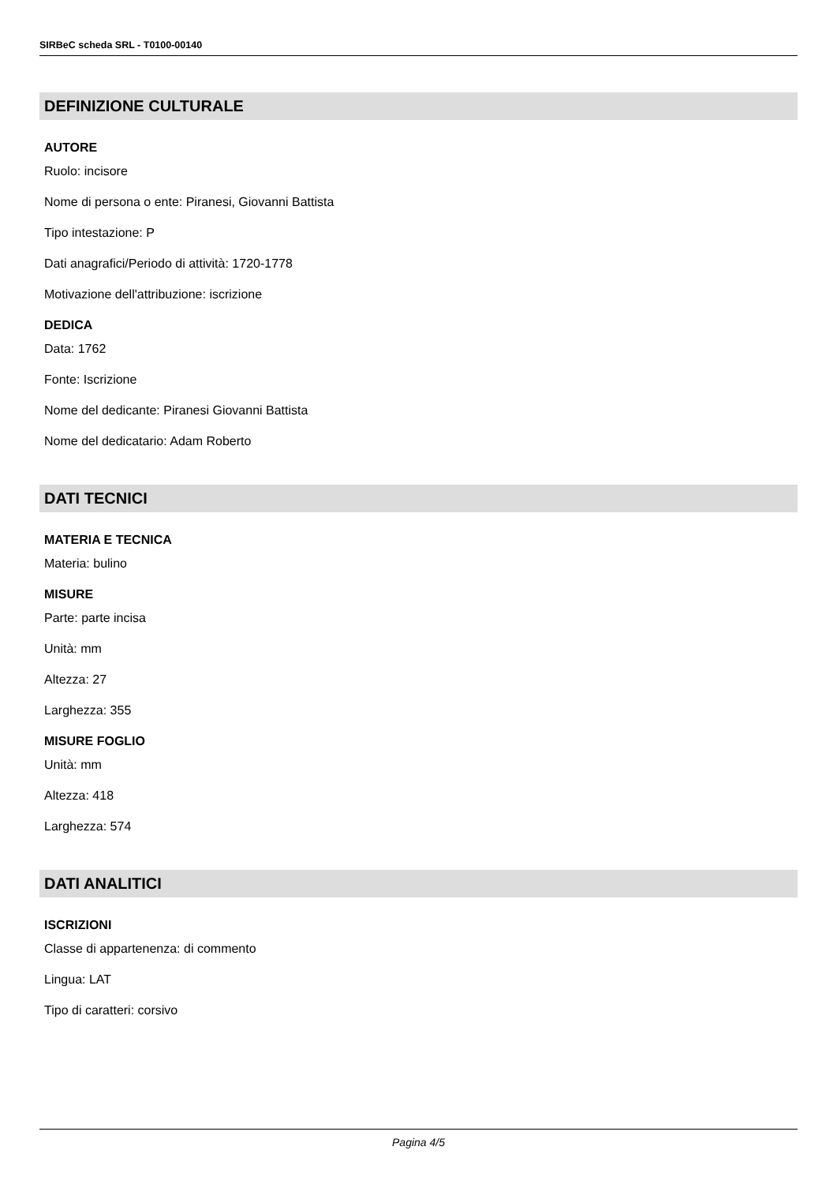SIRBeC scheda SRL - T0100-00140
DEFINIZIONE CULTURALE
AUTORE
Ruolo: incisore
Nome di persona o ente: Piranesi, Giovanni Battista
Tipo intestazione: P
Dati anagrafici/Periodo di attività: 1720-1778
Motivazione dell'attribuzione: iscrizione
DEDICA
Data: 1762
Fonte: Iscrizione
Nome del dedicante: Piranesi Giovanni Battista
Nome del dedicatario: Adam Roberto
DATI TECNICI
MATERIA E TECNICA
Materia: bulino
MISURE
Parte: parte incisa
Unità: mm
Altezza: 27
Larghezza: 355
MISURE FOGLIO
Unità: mm
Altezza: 418
Larghezza: 574
DATI ANALITICI
ISCRIZIONI
Classe di appartenenza: di commento
Lingua: LAT
Tipo di caratteri: corsivo
Pagina 4/5